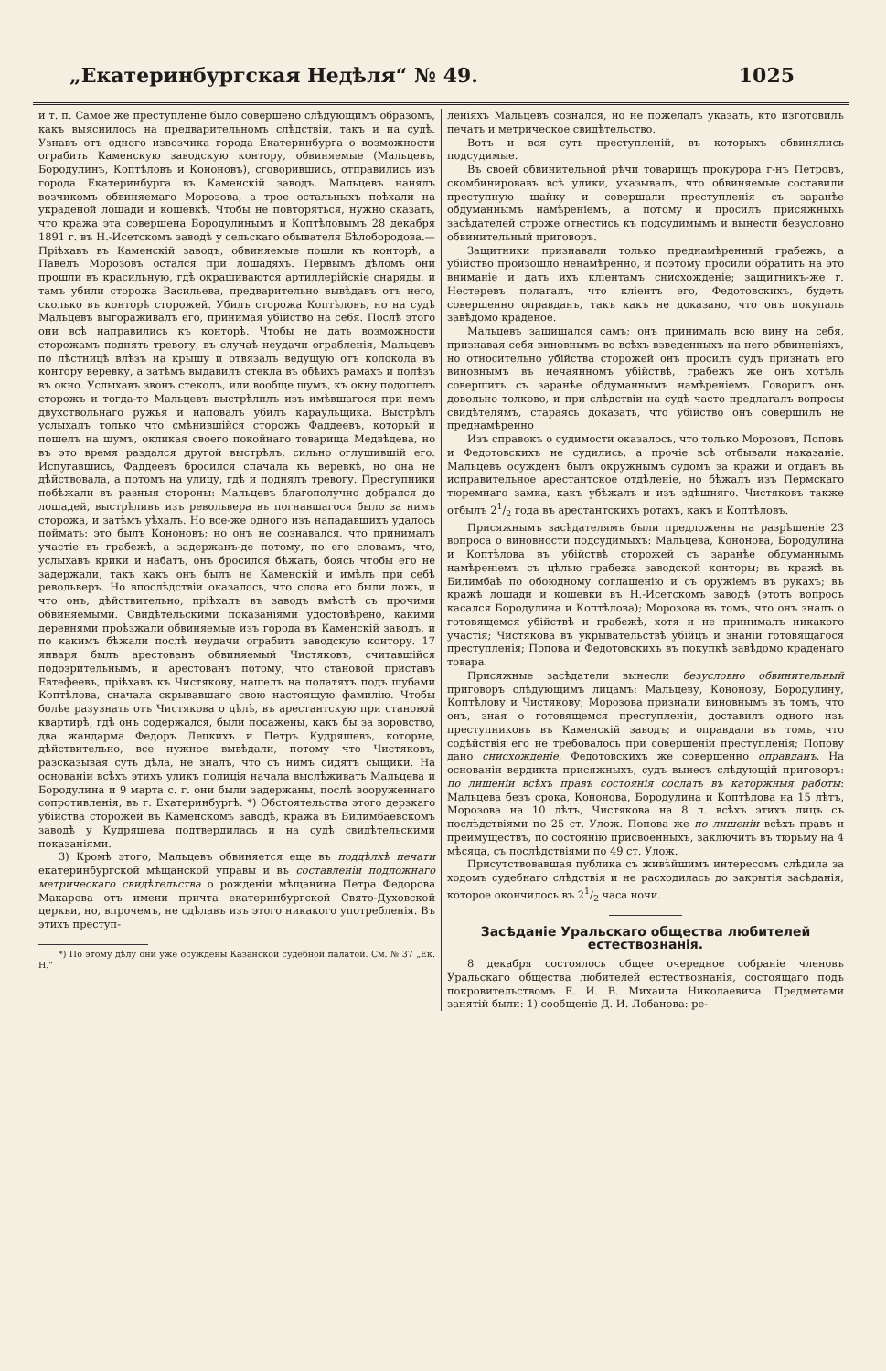„Екатеринбургская Недѣля“ № 49. 1025
и т. п. Самое же преступленіе было совершено слѣдующимъ образомъ, какъ выяснилось на предварительномъ слѣдствіи, такъ и на судѣ. Узнавъ отъ одного извозчика города Екатеринбурга о возможности ограбить Каменскую заводскую контору, обвиняемые (Мальцевъ, Бородулинъ, Коптѣловъ и Кононовъ), сговорившись, отправились изъ города Екатеринбурга въ Каменскій заводъ. Мальцевъ нанялъ возчикомъ обвиняемаго Морозова, а трое остальныхъ поѣхали на украденой лошади и кошевкѣ. Чтобы не повторяться, нужно сказать, что кража эта совершена Бородулинымъ и Коптѣловымъ 28 декабря 1891 г. въ Н.-Исетскомъ заводѣ у сельскаго обывателя Бѣлобородова.—Пріѣхавъ въ Каменскій заводъ, обвиняемые пошли къ конторѣ, а Павелъ Морозовъ остался при лошадяхъ. Первымъ дѣломъ они прошли въ красильную, гдѣ окрашиваются артиллерійскіе снаряды, и тамъ убили сторожа Васильева, предварительно вывѣдавъ отъ него, сколько въ конторѣ сторожей. Убилъ сторожа Коптѣловъ, но на судѣ Мальцевъ выгораживалъ его, принимая убійство на себя. Послѣ этого они всѣ направились къ конторѣ. Чтобы не дать возможности сторожамъ поднять тревогу, въ случаѣ неудачи ограбленія, Мальцевъ по лѣстницѣ влѣзъ на крышу и отвязалъ ведущую отъ колокола въ контору веревку, а затѣмъ выдавилъ стекла въ обѣихъ рамахъ и полѣзъ въ окно. Услыхавъ звонъ стеколъ, или вообще шумъ, къ окну подошелъ сторожъ и тогда-то Мальцевъ выстрѣлилъ изъ имѣвшагося при немъ двухствольнаго ружья и наповалъ убилъ караульщика. Выстрѣлъ услыхалъ только что смѣнившійся сторожъ Фаддеевъ, который и пошелъ на шумъ, окликая своего покойнаго товарища Медвѣдева, но въ это время раздался другой выстрѣлъ, сильно оглушившій его. Испугавшись, Фаддеевъ бросился спачала къ веревкѣ, но она не дѣйствовала, а потомъ на улицу, гдѣ и поднялъ тревогу. Преступники побѣжали въ разныя стороны: Мальцевъ благополучно добрался до лошадей, выстрѣливъ изъ револьвера въ погнавшагося было за нимъ сторожа, и затѣмъ уѣхалъ. Но все-же одного изъ нападавшихъ удалось поймать: это былъ Кононовъ; но онъ не сознавался, что принималъ участіе въ грабежѣ, а задержанъ-де потому, по его словамъ, что, услыхавъ крики и набатъ, онъ бросился бѣжать, боясь чтобы его не задержали, такъ какъ онъ былъ не Каменскій и имѣлъ при себѣ револьверъ. Но впослѣдствіи оказалось, что слова его были ложь, и что онъ, дѣйствительно, пріѣхалъ въ заводъ вмѣстѣ съ прочими обвиняемыми. Свидѣтельскими показаніями удостовѣрено, какими деревнями проѣзжали обвиняемые изъ города въ Каменскій заводъ, и по какимъ бѣжали послѣ неудачи ограбить заводскую контору. 17 января былъ арестованъ обвиняемый Чистяковъ, считавшійся подозрительнымъ, и арестованъ потому, что становой приставъ Евтефеевъ, пріѣхавъ къ Чистякову, нашелъ на полатяхъ подъ шубами Коптѣлова, сначала скрывавшаго свою настоящую фамилію. Чтобы болѣе разузнать отъ Чистякова о дѣлѣ, въ арестантскую при становой квартирѣ, гдѣ онъ содержался, были посажены, какъ бы за воровство, два жандарма Федоръ Лецкихъ и Петръ Кудряшевъ, которые, дѣйствительно, все нужное вывѣдали, потому что Чистяковъ, разсказывая суть дѣла, не зналъ, что съ нимъ сидятъ сыщики. На основаніи всѣхъ этихъ уликъ полиція начала выслѣживать Мальцева и Бородулина и 9 марта с. г. они были задержаны, послѣ вооруженнаго сопротивленія, въ г. Екатеринбургѣ. *) Обстоятельства этого дерзкаго убійства сторожей въ Каменскомъ заводѣ, кража въ Билимбаевскомъ заводѣ у Кудряшева подтвердилась и на судѣ свидѣтельскими показаніями.
3) Кромѣ этого, Мальцевъ обвиняется еще въ поддѣлкѣ печати екатеринбургской мѣщанской управы и въ составленіи подложнаго метрическаго свидѣтельства о рожденіи мѣщанина Петра Федорова Макарова отъ имени причта екатеринбургской Свято-Духовской церкви, но, впрочемъ, не сдѣлавъ изъ этого никакого употребленія. Въ этихъ преступ-
*) По этому дѣлу они уже осуждены Казанской судебной палатой. См. № 37 „Ек. Н.“
леніяхъ Мальцевъ сознался, но не пожелалъ указать, кто изготовилъ печать и метрическое свидѣтельство.
Вотъ и вся суть преступленій, въ которыхъ обвинялись подсудимые.
Въ своей обвинительной рѣчи товарищъ прокурора г-нъ Петровъ, скомбинировавъ всѣ улики, указывалъ, что обвиняемые составили преступную шайку и совершали преступленія съ заранѣе обдуманнымъ намѣреніемъ, а потому и просилъ присяжныхъ засѣдателей строже отнестись къ подсудимымъ и вынести безусловно обвинительный приговоръ.
Защитники признавали только преднамѣренный грабежъ, а убійство произошло ненамѣренно, и поэтому просили обратить на это вниманіе и дать ихъ кліентамъ снисхожденіе; защитникъ-же г. Нестеревъ полагалъ, что кліентъ его, Федотовскихъ, будетъ совершенно оправданъ, такъ какъ не доказано, что онъ покупалъ завѣдомо краденое.
Мальцевъ защищался самъ; онъ принималъ всю вину на себя, признавая себя виновнымъ во всѣхъ взведенныхъ на него обвиненіяхъ, но относительно убійства сторожей онъ просилъ судъ признать его виновнымъ въ нечаянномъ убійствѣ, грабежъ же онъ хотѣлъ совершить съ заранѣе обдуманнымъ намѣреніемъ. Говорилъ онъ довольно толково, и при слѣдствіи на судѣ часто предлагалъ вопросы свидѣтелямъ, стараясь доказать, что убійство онъ совершилъ не преднамѣренно
Изъ справокъ о судимости оказалось, что только Морозовъ, Поповъ и Федотовскихъ не судились, а прочіе всѣ отбывали наказаніе. Мальцевъ осужденъ былъ окружнымъ судомъ за кражи и отданъ въ исправительное арестантское отдѣленіе, но бѣжалъ изъ Пермскаго тюремнаго замка, какъ убѣжалъ и изъ здѣшняго. Чистяковъ также отбылъ 21/2 года въ арестантскихъ ротахъ, какъ и Коптѣловъ.
Присяжнымъ засѣдателямъ были предложены на разрѣшеніе 23 вопроса о виновности подсудимыхъ: Мальцева, Кононова, Бородулина и Коптѣлова въ убійствѣ сторожей съ заранѣе обдуманнымъ намѣреніемъ съ цѣлью грабежа заводской конторы; въ кражѣ въ Билимбаѣ по обоюдному соглашенію и съ оружіемъ въ рукахъ; въ кражѣ лошади и кошевки въ Н.-Исетскомъ заводѣ (этотъ вопросъ касался Бородулина и Коптѣлова); Морозова въ томъ, что онъ зналъ о готовящемся убійствѣ и грабежѣ, хотя и не принималъ никакого участія; Чистякова въ укрывательствѣ убійцъ и знаніи готовящагося преступленія; Попова и Федотовскихъ въ покупкѣ завѣдомо краденаго товара.
Присяжные засѣдатели вынесли безусловно обвинительный приговоръ слѣдующимъ лицамъ: Мальцеву, Кононову, Бородулину, Коптѣлову и Чистякову; Морозова признали виновнымъ въ томъ, что онъ, зная о готовящемся преступленіи, доставилъ одного изъ преступниковъ въ Каменскій заводъ; и оправдали въ томъ, что содѣйствія его не требовалось при совершеніи преступленія; Попову дано снисхожденіе, Федотовскихъ же совершенно оправданъ. На основаніи вердикта присяжныхъ, судъ вынесъ слѣдующій приговоръ: по лишеніи всѣхъ правъ состоянія сослать въ каторжныя работы: Мальцева безъ срока, Кононова, Бородулина и Коптѣлова на 15 лѣтъ, Морозова на 10 лѣтъ, Чистякова на 8 л. всѣхъ этихъ лицъ съ послѣдствіями по 25 ст. Улож. Попова же по лишеніи всѣхъ правъ и преимуществъ, по состоянію присвоенныхъ, заключить въ тюрьму на 4 мѣсяца, съ послѣдствіями по 49 ст. Улож.
Присутствовавшая публика съ живѣйшимъ интересомъ слѣдила за ходомъ судебнаго слѣдствія и не расходилась до закрытія засѣданія, которое окончилось въ 21/2 часа ночи.
Засѣданіе Уральскаго общества любителей естествознанія.
8 декабря состоялось общее очередное собраніе членовъ Уральскаго общества любителей естествознанія, состоящаго подъ покровительствомъ Е. И. В. Михаила Николаевича. Предметами занятій были: 1) сообщеніе Д. И. Лобанова: ре-